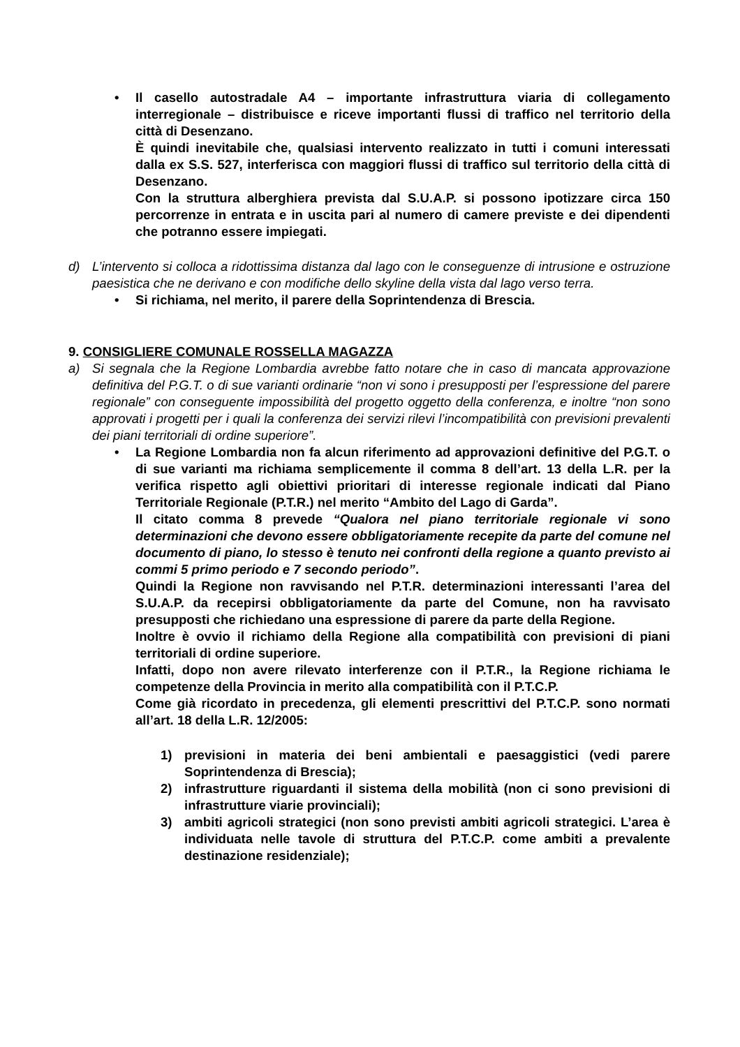• Il casello autostradale A4 – importante infrastruttura viaria di collegamento interregionale – distribuisce e riceve importanti flussi di traffico nel territorio della città di Desenzano.
È quindi inevitabile che, qualsiasi intervento realizzato in tutti i comuni interessati dalla ex S.S. 527, interferisca con maggiori flussi di traffico sul territorio della città di Desenzano.
Con la struttura alberghiera prevista dal S.U.A.P. si possono ipotizzare circa 150 percorrenze in entrata e in uscita pari al numero di camere previste e dei dipendenti che potranno essere impiegati.
d) L’intervento si colloca a ridottissima distanza dal lago con le conseguenze di intrusione e ostruzione paesistica che ne derivano e con modifiche dello skyline della vista dal lago verso terra.
• Si richiama, nel merito, il parere della Soprintendenza di Brescia.
9. CONSIGLIERE COMUNALE ROSSELLA MAGAZZA
a) Si segnala che la Regione Lombardia avrebbe fatto notare che in caso di mancata approvazione definitiva del P.G.T. o di sue varianti ordinarie “non vi sono i presupposti per l’espressione del parere regionale” con conseguente impossibilità del progetto oggetto della conferenza, e inoltre “non sono approvati i progetti per i quali la conferenza dei servizi rilevi l’incompatibilità con previsioni prevalenti dei piani territoriali di ordine superiore”.
• La Regione Lombardia non fa alcun riferimento ad approvazioni definitive del P.G.T. o di sue varianti ma richiama semplicemente il comma 8 dell’art. 13 della L.R. per la verifica rispetto agli obiettivi prioritari di interesse regionale indicati dal Piano Territoriale Regionale (P.T.R.) nel merito “Ambito del Lago di Garda”.
Il citato comma 8 prevede “Qualora nel piano territoriale regionale vi sono determinazioni che devono essere obbligatoriamente recepite da parte del comune nel documento di piano, lo stesso è tenuto nei confronti della regione a quanto previsto ai commi 5 primo periodo e 7 secondo periodo”.
Quindi la Regione non ravvisando nel P.T.R. determinazioni interessanti l’area del S.U.A.P. da recepirsi obbligatoriamente da parte del Comune, non ha ravvisato presupposti che richiedano una espressione di parere da parte della Regione.
Inoltre è ovvio il richiamo della Regione alla compatibilità con previsioni di piani territoriali di ordine superiore.
Infatti, dopo non avere rilevato interferenze con il P.T.R., la Regione richiama le competenze della Provincia in merito alla compatibilità con il P.T.C.P.
Come già ricordato in precedenza, gli elementi prescrittivi del P.T.C.P. sono normati all’art. 18 della L.R. 12/2005:
1) previsioni in materia dei beni ambientali e paesaggistici (vedi parere Soprintendenza di Brescia);
2) infrastrutture riguardanti il sistema della mobilità (non ci sono previsioni di infrastrutture viarie provinciali);
3) ambiti agricoli strategici (non sono previsti ambiti agricoli strategici. L’area è individuata nelle tavole di struttura del P.T.C.P. come ambiti a prevalente destinazione residenziale);